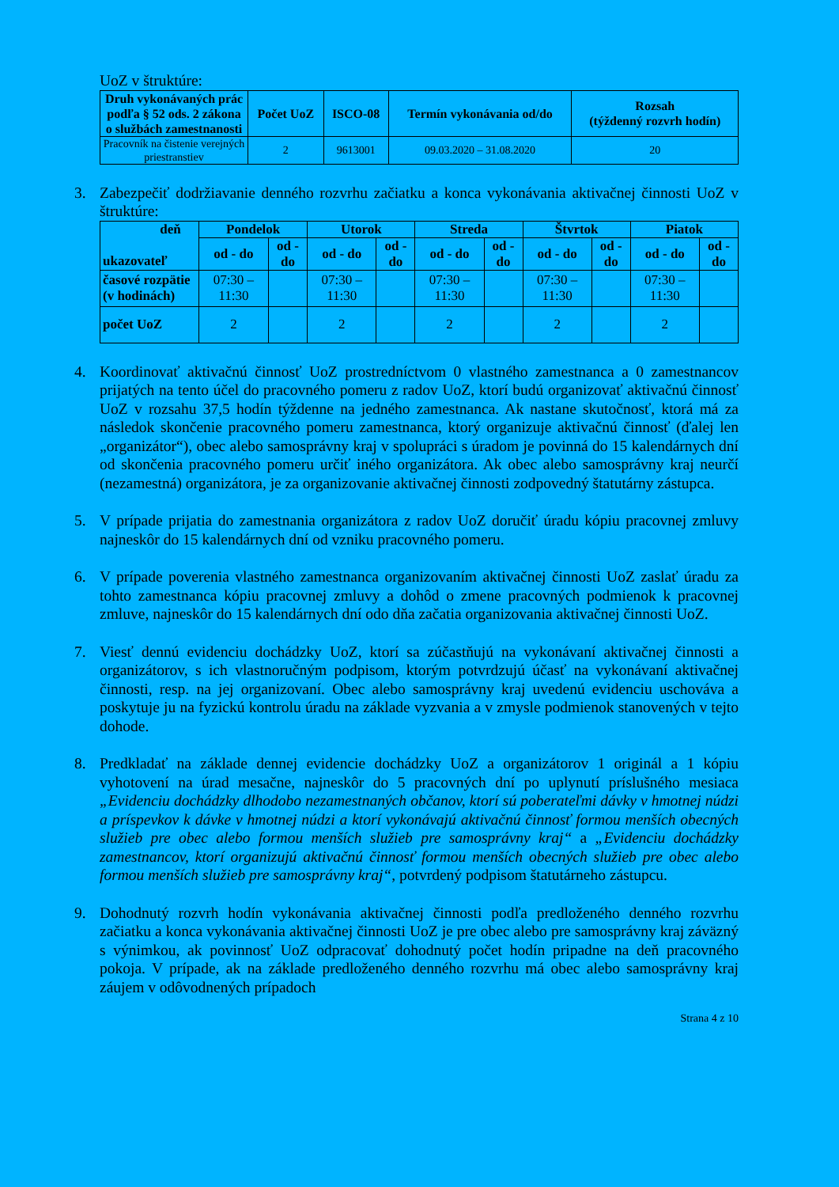UoZ v štruktúre:
| Druh vykonávaných prác podľa § 52 ods. 2 zákona o službách zamestnanosti | Počet UoZ | ISCO-08 | Termín vykonávania od/do | Rozsah (týždenný rozvrh hodín) |
| --- | --- | --- | --- | --- |
| Pracovník na čistenie verejných priestranstiev | 2 | 9613001 | 09.03.2020 – 31.08.2020 | 20 |
3. Zabezpečiť dodržiavanie denného rozvrhu začiatku a konca vykonávania aktivačnej činnosti UoZ v štruktúre:
| deň ukazovateľ | Pondelok | | Utorok | | Streda | | Štvrtok | | Piatok | |
| --- | --- | --- | --- | --- | --- | --- | --- | --- | --- | --- |
| | od - do | od - do | od - do | od - do | od - do | od - do | od - do | od - do | od - do | od - do |
| časové rozpätie (v hodinách) | 07:30 – 11:30 | | 07:30 – 11:30 | | 07:30 – 11:30 | | 07:30 – 11:30 | | 07:30 – 11:30 | |
| počet UoZ | 2 | | 2 | | 2 | | 2 | | 2 | |
4. Koordinovať aktivačnú činnosť UoZ prostredníctvom 0 vlastného zamestnanca a 0 zamestnancov prijatých na tento účel do pracovného pomeru z radov UoZ, ktorí budú organizovať aktivačnú činnosť UoZ v rozsahu 37,5 hodín týždenne na jedného zamestnanca. Ak nastane skutočnosť, ktorá má za následok skončenie pracovného pomeru zamestnanca, ktorý organizuje aktivačnú činnosť (ďalej len „organizátor“), obec alebo samosprávny kraj v spolupráci s úradom je povinná do 15 kalendárnych dní od skončenia pracovného pomeru určiť iného organizátora. Ak obec alebo samosprávny kraj neurčí (nezamestná) organizátora, je za organizovanie aktivačnej činnosti zodpovedný štatutárny zástupca.
5. V prípade prijatia do zamestnania organizátora z radov UoZ doručiť úradu kópiu pracovnej zmluvy najneskôr do 15 kalendárnych dní od vzniku pracovného pomeru.
6. V prípade poverenia vlastného zamestnanca organizovaním aktivačnej činnosti UoZ zaslať úradu za tohto zamestnanca kópiu pracovnej zmluvy a dohôd o zmene pracovných podmienok k pracovnej zmluve, najneskôr do 15 kalendárnych dní odo dňa začatia organizovania aktivačnej činnosti UoZ.
7. Viesť dennú evidenciu dochádzky UoZ, ktorí sa zúčastňujú na vykonávaní aktivačnej činnosti a organizátorov, s ich vlastnoručným podpisom, ktorým potvrdzujú účasť na vykonávaní aktivačnej činnosti, resp. na jej organizovaní. Obec alebo samosprávny kraj uvedenú evidenciu uschováva a poskytuje ju na fyzickú kontrolu úradu na základe vyzvania a v zmysle podmienok stanovených v tejto dohode.
8. Predkladať na základe dennej evidencie dochádzky UoZ a organizátorov 1 originál a 1 kópiu vyhotovení na úrad mesačne, najneskôr do 5 pracovných dní po uplynutí príslušného mesiaca „Evidenciu dochádzky dlhodobo nezamestnaných občanov, ktorí sú poberateľmi dávky v hmotnej núdzi a príspevkov k dávke v hmotnej núdzi a ktorí vykonávajú aktivačnú činnosť formou menších obecných služieb pre obec alebo formou menších služieb pre samosprávny kraj“ a „Evidenciu dochádzky zamestnancov, ktorí organizujú aktivačnú činnosť formou menších obecných služieb pre obec alebo formou menších služieb pre samosprávny kraj“, potvrdený podpisom štatutárneho zástupcu.
9. Dohodnutý rozvrh hodín vykonávania aktivačnej činnosti podľa predloženého denného rozvrhu začiatku a konca vykonávania aktivačnej činnosti UoZ je pre obec alebo pre samosprávny kraj záväzný s výnimkou, ak povinnosť UoZ odpracovať dohodnutý počet hodín pripadne na deň pracovného pokoja. V prípade, ak na základe predloženého denného rozvrhu má obec alebo samosprávny kraj záujem v odôvodnených prípadoch
Strana 4 z 10